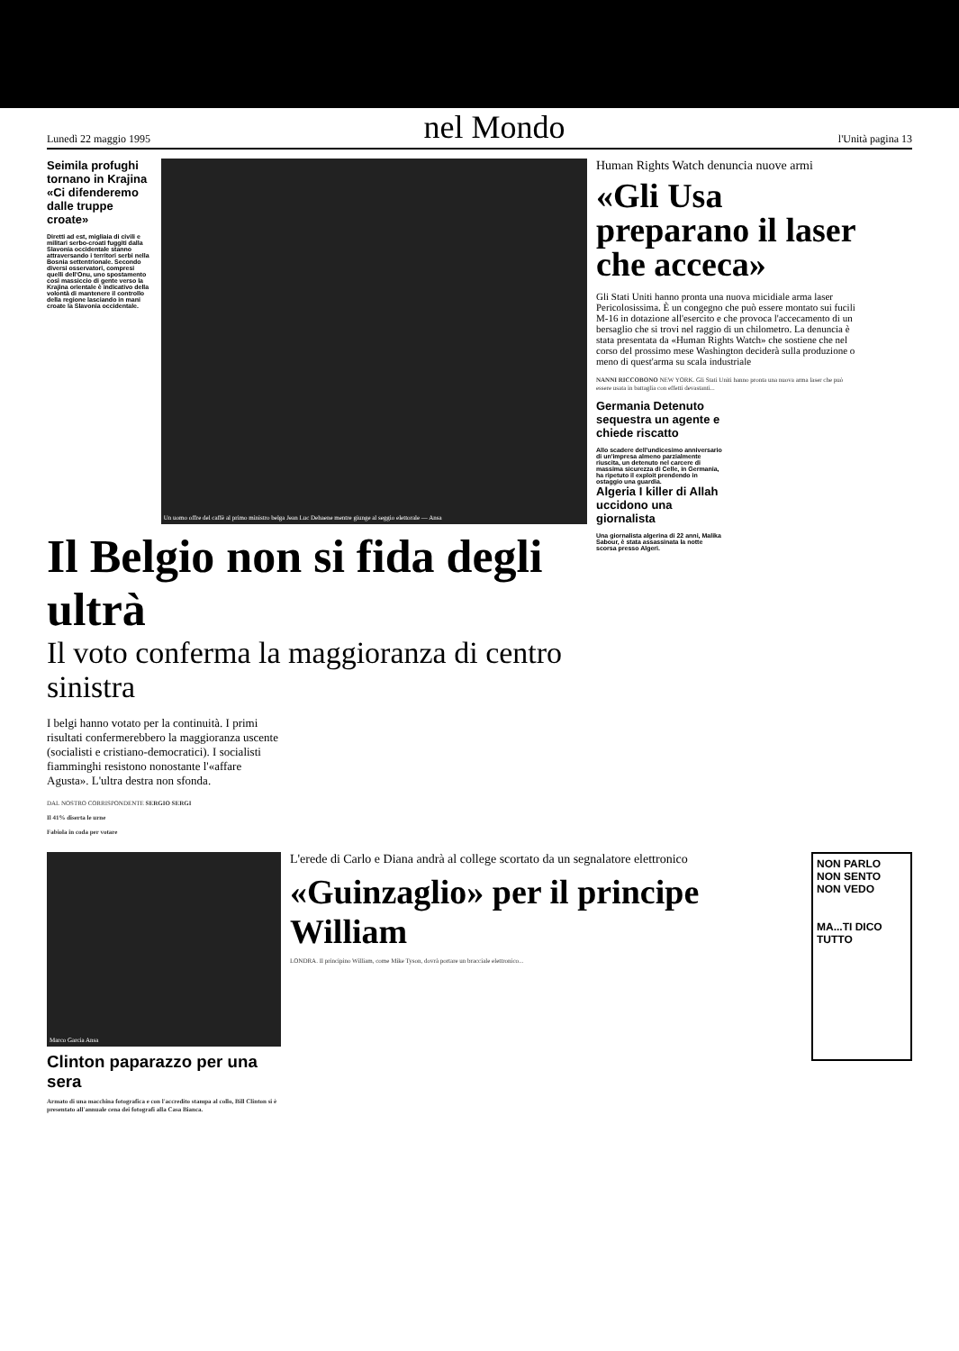Lunedì 22 maggio 1995 nel Mondo l'Unità pagina 13
Seimila profughi tornano in Krajina «Ci difenderemo dalle truppe croate»
Diretti ad est, migliaia di civili e militari serbo-croati fuggiti dalla Slavonia occidentale stanno attraversando i territori serbi nella Bosnia settentrionale. Secondo diversi osservatori, compresi quelli dell'Onu, uno spostamento così massiccio di gente verso la Krajina orientale è indicativo della volontà di mantenere il controllo della regione lasciando in mani croate la Slavonia occidentale.
Un uomo offre del caffè al primo ministro belga Jean Luc Dehaene mentre giunge al seggio elettorale — Ansa
Il Belgio non si fida degli ultrà
Il voto conferma la maggioranza di centro sinistra
I belgi hanno votato per la continuità. I primi risultati confermerebbero la maggioranza uscente (socialisti e cristiano-democratici). I socialisti fiamminghi resistono nonostante l'«affare Agusta». L'ultra destra non sfonda.
DAL NOSTRO CORRISPONDENTE SERGIO SERGI
Il 41% diserta le urne
Fabiola in coda per votare
Human Rights Watch denuncia nuove armi
«Gli Usa preparano il laser che acceca»
Gli Stati Uniti hanno pronta una nuova micidiale arma laser Pericolosissima. È un congegno che può essere montato sui fucili M-16 in dotazione all'esercito e che provoca l'accecamento di un bersaglio che si trovi nel raggio di un chilometro. La denuncia è stata presentata da «Human Rights Watch» che sostiene che nel corso del prossimo mese Washington deciderà sulla produzione o meno di quest'arma su scala industriale
NANNI RICCOBONO NEW YORK. Gli Stati Uniti hanno pronta una nuova arma laser che può essere usata in battaglia con effetti devastanti...
Germania Detenuto sequestra un agente e chiede riscatto
Allo scadere dell'undicesimo anniversario di un'impresa almeno parzialmente riuscita, un detenuto nel carcere di massima sicurezza di Celle, in Germania, ha ripetuto il exploit prendendo in ostaggio una guardia.
Algeria I killer di Allah uccidono una giornalista
Una giornalista algerina di 22 anni, Malika Sabour, è stata assassinata la notte scorsa presso Algeri.
Marco Garcia Ansa
Clinton paparazzo per una sera
Armato di una macchina fotografica e con l'accredito stampa al collo, Bill Clinton si è presentato all'annuale cena dei fotografi alla Casa Bianca.
L'erede di Carlo e Diana andrà al college scortato da un segnalatore elettronico
«Guinzaglio» per il principe William
LONDRA. Il principino William, come Mike Tyson, dovrà portare un bracciale elettronico...
NON PARLO
NON SENTO
NON VEDO
MA...TI DICO TUTTO